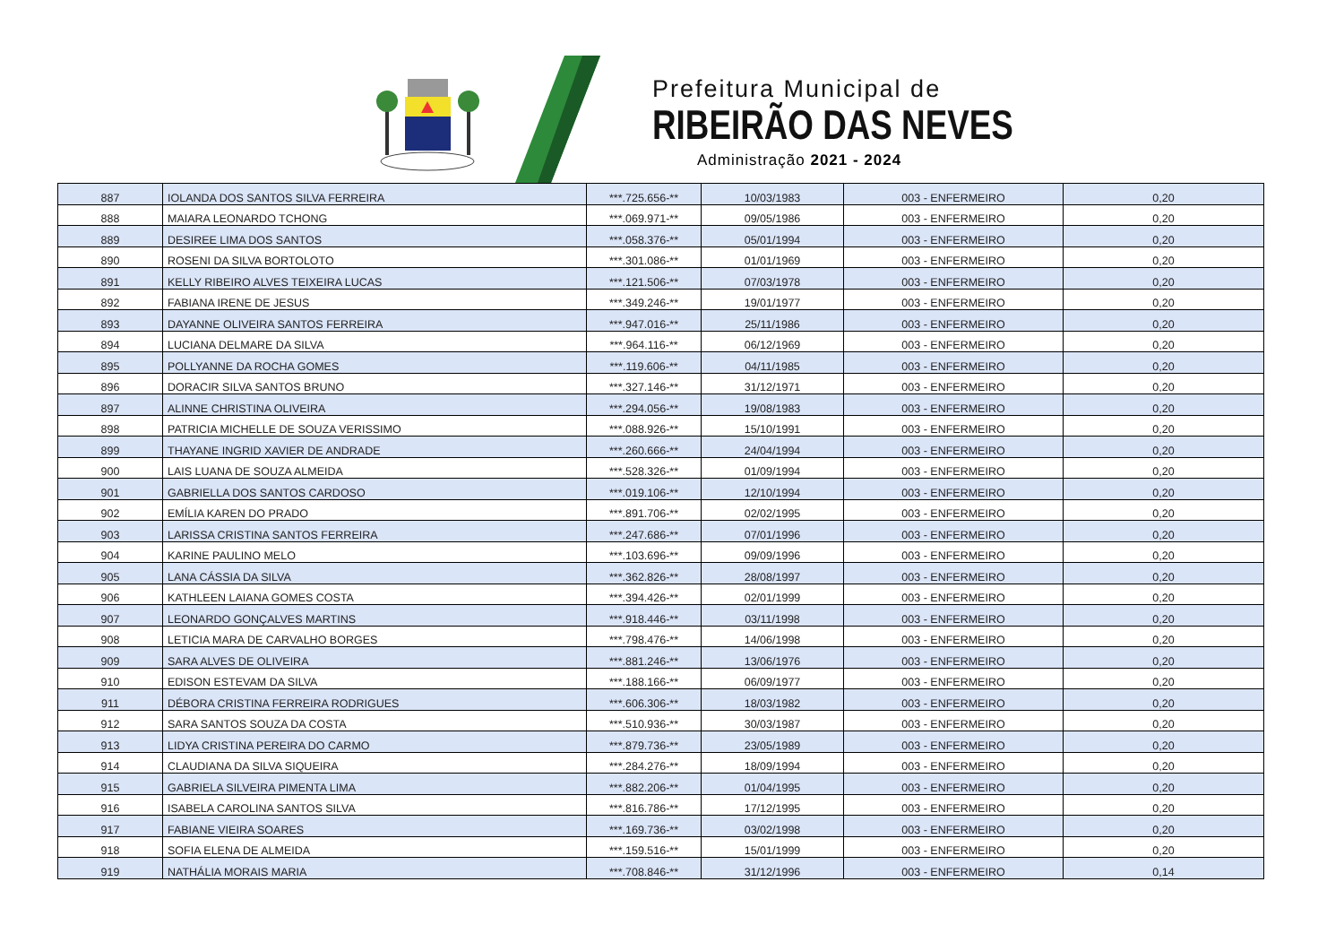Prefeitura Municipal de
RIBEIRÃO DAS NEVES
Administração 2021 - 2024
| 887 | IOLANDA DOS SANTOS SILVA FERREIRA | ***.725.656-** | 10/03/1983 | 003 - ENFERMEIRO | 0,20 |
| 888 | MAIARA LEONARDO TCHONG | ***.069.971-** | 09/05/1986 | 003 - ENFERMEIRO | 0,20 |
| 889 | DESIREE LIMA DOS SANTOS | ***.058.376-** | 05/01/1994 | 003 - ENFERMEIRO | 0,20 |
| 890 | ROSENI DA SILVA BORTOLOTO | ***.301.086-** | 01/01/1969 | 003 - ENFERMEIRO | 0,20 |
| 891 | KELLY RIBEIRO ALVES TEIXEIRA LUCAS | ***.121.506-** | 07/03/1978 | 003 - ENFERMEIRO | 0,20 |
| 892 | FABIANA IRENE DE JESUS | ***.349.246-** | 19/01/1977 | 003 - ENFERMEIRO | 0,20 |
| 893 | DAYANNE OLIVEIRA SANTOS FERREIRA | ***.947.016-** | 25/11/1986 | 003 - ENFERMEIRO | 0,20 |
| 894 | LUCIANA DELMARE DA SILVA | ***.964.116-** | 06/12/1969 | 003 - ENFERMEIRO | 0,20 |
| 895 | POLLYANNE DA ROCHA GOMES | ***.119.606-** | 04/11/1985 | 003 - ENFERMEIRO | 0,20 |
| 896 | DORACIR SILVA SANTOS BRUNO | ***.327.146-** | 31/12/1971 | 003 - ENFERMEIRO | 0,20 |
| 897 | ALINNE CHRISTINA OLIVEIRA | ***.294.056-** | 19/08/1983 | 003 - ENFERMEIRO | 0,20 |
| 898 | PATRICIA MICHELLE DE SOUZA VERISSIMO | ***.088.926-** | 15/10/1991 | 003 - ENFERMEIRO | 0,20 |
| 899 | THAYANE INGRID XAVIER DE ANDRADE | ***.260.666-** | 24/04/1994 | 003 - ENFERMEIRO | 0,20 |
| 900 | LAIS LUANA DE SOUZA ALMEIDA | ***.528.326-** | 01/09/1994 | 003 - ENFERMEIRO | 0,20 |
| 901 | GABRIELLA DOS SANTOS CARDOSO | ***.019.106-** | 12/10/1994 | 003 - ENFERMEIRO | 0,20 |
| 902 | EMÍLIA KAREN DO PRADO | ***.891.706-** | 02/02/1995 | 003 - ENFERMEIRO | 0,20 |
| 903 | LARISSA CRISTINA SANTOS FERREIRA | ***.247.686-** | 07/01/1996 | 003 - ENFERMEIRO | 0,20 |
| 904 | KARINE PAULINO MELO | ***.103.696-** | 09/09/1996 | 003 - ENFERMEIRO | 0,20 |
| 905 | LANA CÁSSIA DA SILVA | ***.362.826-** | 28/08/1997 | 003 - ENFERMEIRO | 0,20 |
| 906 | KATHLEEN LAIANA GOMES COSTA | ***.394.426-** | 02/01/1999 | 003 - ENFERMEIRO | 0,20 |
| 907 | LEONARDO GONÇALVES MARTINS | ***.918.446-** | 03/11/1998 | 003 - ENFERMEIRO | 0,20 |
| 908 | LETICIA MARA DE CARVALHO BORGES | ***.798.476-** | 14/06/1998 | 003 - ENFERMEIRO | 0,20 |
| 909 | SARA ALVES DE OLIVEIRA | ***.881.246-** | 13/06/1976 | 003 - ENFERMEIRO | 0,20 |
| 910 | EDISON ESTEVAM DA SILVA | ***.188.166-** | 06/09/1977 | 003 - ENFERMEIRO | 0,20 |
| 911 | DÉBORA CRISTINA FERREIRA RODRIGUES | ***.606.306-** | 18/03/1982 | 003 - ENFERMEIRO | 0,20 |
| 912 | SARA SANTOS SOUZA DA COSTA | ***.510.936-** | 30/03/1987 | 003 - ENFERMEIRO | 0,20 |
| 913 | LIDYA CRISTINA PEREIRA DO CARMO | ***.879.736-** | 23/05/1989 | 003 - ENFERMEIRO | 0,20 |
| 914 | CLAUDIANA DA SILVA SIQUEIRA | ***.284.276-** | 18/09/1994 | 003 - ENFERMEIRO | 0,20 |
| 915 | GABRIELA SILVEIRA PIMENTA LIMA | ***.882.206-** | 01/04/1995 | 003 - ENFERMEIRO | 0,20 |
| 916 | ISABELA CAROLINA SANTOS SILVA | ***.816.786-** | 17/12/1995 | 003 - ENFERMEIRO | 0,20 |
| 917 | FABIANE VIEIRA SOARES | ***.169.736-** | 03/02/1998 | 003 - ENFERMEIRO | 0,20 |
| 918 | SOFIA ELENA DE ALMEIDA | ***.159.516-** | 15/01/1999 | 003 - ENFERMEIRO | 0,20 |
| 919 | NATHÁLIA MORAIS MARIA | ***.708.846-** | 31/12/1996 | 003 - ENFERMEIRO | 0,14 |